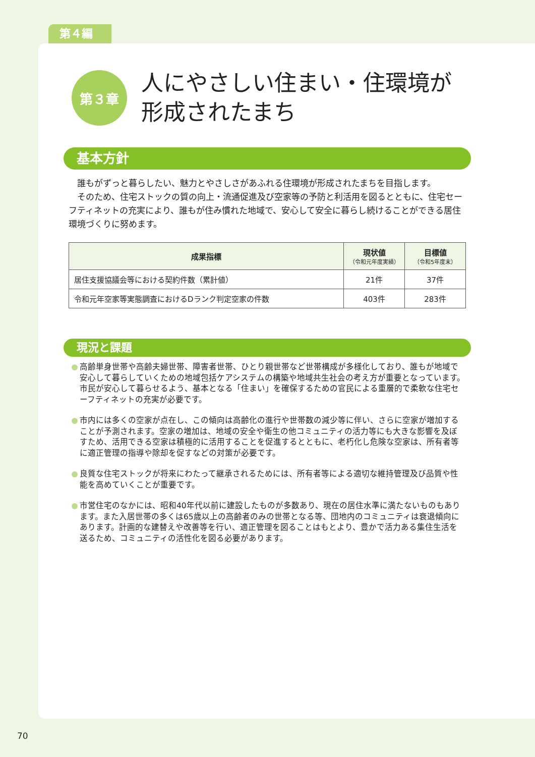第４編
第３章
人にやさしい住まい・住環境が
形成されたまち
基本方針
　誰もがずっと暮らしたい、魅力とやさしさがあふれる住環境が形成されたまちを目指します。
　そのため、住宅ストックの質の向上・流通促進及び空家等の予防と利活用を図るとともに、住宅セーフティネットの充実により、誰もが住み慣れた地域で、安心して安全に暮らし続けることができる居住環境づくりに努めます。
| 成果指標 | 現状値 （令和元年度実績） | 目標値 （令和5年度末） |
| --- | --- | --- |
| 居住支援協議会等における契約件数（累計値） | 21件 | 37件 |
| 令和元年空家等実態調査におけるDランク判定空家の件数 | 403件 | 283件 |
現況と課題
高齢単身世帯や高齢夫婦世帯、障害者世帯、ひとり親世帯など世帯構成が多様化しており、誰もが地域で安心して暮らしていくための地域包括ケアシステムの構築や地域共生社会の考え方が重要となっています。市民が安心して暮らせるよう、基本となる「住まい」を確保するための官民による重層的で柔軟な住宅セーフティネットの充実が必要です。
市内には多くの空家が点在し、この傾向は高齢化の進行や世帯数の減少等に伴い、さらに空家が増加することが予測されます。空家の増加は、地域の安全や衛生の他コミュニティの活力等にも大きな影響を及ぼすため、活用できる空家は積極的に活用することを促進するとともに、老朽化し危険な空家は、所有者等に適正管理の指導や除却を促すなどの対策が必要です。
良質な住宅ストックが将来にわたって継承されるためには、所有者等による適切な維持管理及び品質や性能を高めていくことが重要です。
市営住宅のなかには、昭和40年代以前に建設したものが多数あり、現在の居住水準に満たないものもあります。また入居世帯の多くは65歳以上の高齢者のみの世帯となる等、団地内のコミュニティは衰退傾向にあります。計画的な建替えや改善等を行い、適正管理を図ることはもとより、豊かで活力ある集住生活を送るため、コミュニティの活性化を図る必要があります。
70